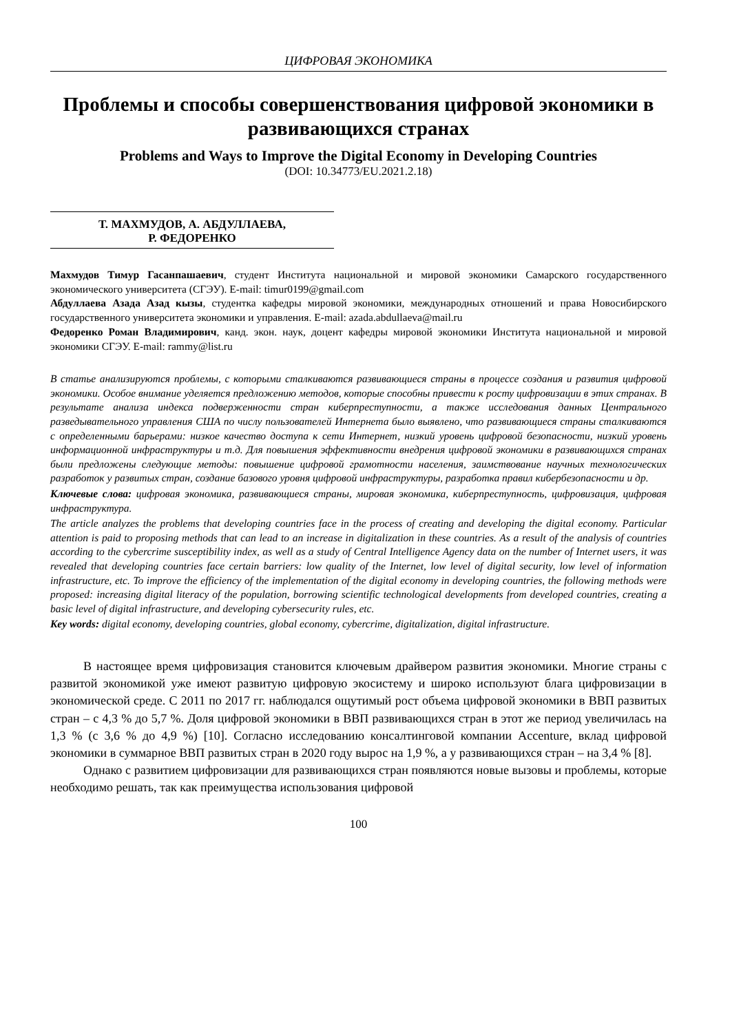ЦИФРОВАЯ ЭКОНОМИКА
Проблемы и способы совершенствования цифровой экономики в развивающихся странах
Problems and Ways to Improve the Digital Economy in Developing Countries
(DOI: 10.34773/EU.2021.2.18)
Т. МАХМУДОВ, А. АБДУЛЛАЕВА,
Р. ФЕДОРЕНКО
Махмудов Тимур Гасанпашаевич, студент Института национальной и мировой экономики Самарского государственного экономического университета (СГЭУ). E-mail: timur0199@gmail.com
Абдуллаева Азада Азад кызы, студентка кафедры мировой экономики, международных отношений и права Новосибирского государственного университета экономики и управления. E-mail: azada.abdullaeva@mail.ru
Федоренко Роман Владимирович, канд. экон. наук, доцент кафедры мировой экономики Института национальной и мировой экономики СГЭУ. E-mail: rammy@list.ru
В статье анализируются проблемы, с которыми сталкиваются развивающиеся страны в процессе создания и развития цифровой экономики. Особое внимание уделяется предложению методов, которые способны привести к росту цифровизации в этих странах. В результате анализа индекса подверженности стран киберпреступности, а также исследования данных Центрального разведывательного управления США по числу пользователей Интернета было выявлено, что развивающиеся страны сталкиваются с определенными барьерами: низкое качество доступа к сети Интернет, низкий уровень цифровой безопасности, низкий уровень информационной инфраструктуры и т.д. Для повышения эффективности внедрения цифровой экономики в развивающихся странах были предложены следующие методы: повышение цифровой грамотности населения, заимствование научных технологических разработок у развитых стран, создание базового уровня цифровой инфраструктуры, разработка правил кибербезопасности и др.
Ключевые слова: цифровая экономика, развивающиеся страны, мировая экономика, киберпреступность, цифровизация, цифровая инфраструктура.
The article analyzes the problems that developing countries face in the process of creating and developing the digital economy. Particular attention is paid to proposing methods that can lead to an increase in digitalization in these countries. As a result of the analysis of countries according to the cybercrime susceptibility index, as well as a study of Central Intelligence Agency data on the number of Internet users, it was revealed that developing countries face certain barriers: low quality of the Internet, low level of digital security, low level of information infrastructure, etc. To improve the efficiency of the implementation of the digital economy in developing countries, the following methods were proposed: increasing digital literacy of the population, borrowing scientific technological developments from developed countries, creating a basic level of digital infrastructure, and developing cybersecurity rules, etc.
Key words: digital economy, developing countries, global economy, cybercrime, digitalization, digital infrastructure.
В настоящее время цифровизация становится ключевым драйвером развития экономики. Многие страны с развитой экономикой уже имеют развитую цифровую экосистему и широко используют блага цифровизации в экономической среде. С 2011 по 2017 гг. наблюдался ощутимый рост объема цифровой экономики в ВВП развитых стран – с 4,3 % до 5,7 %. Доля цифровой экономики в ВВП развивающихся стран в этот же период увеличилась на 1,3 % (с 3,6 % до 4,9 %) [10]. Согласно исследованию консалтинговой компании Accenture, вклад цифровой экономики в суммарное ВВП развитых стран в 2020 году вырос на 1,9 %, а у развивающихся стран – на 3,4 % [8].
Однако с развитием цифровизации для развивающихся стран появляются новые вызовы и проблемы, которые необходимо решать, так как преимущества использования цифровой
100